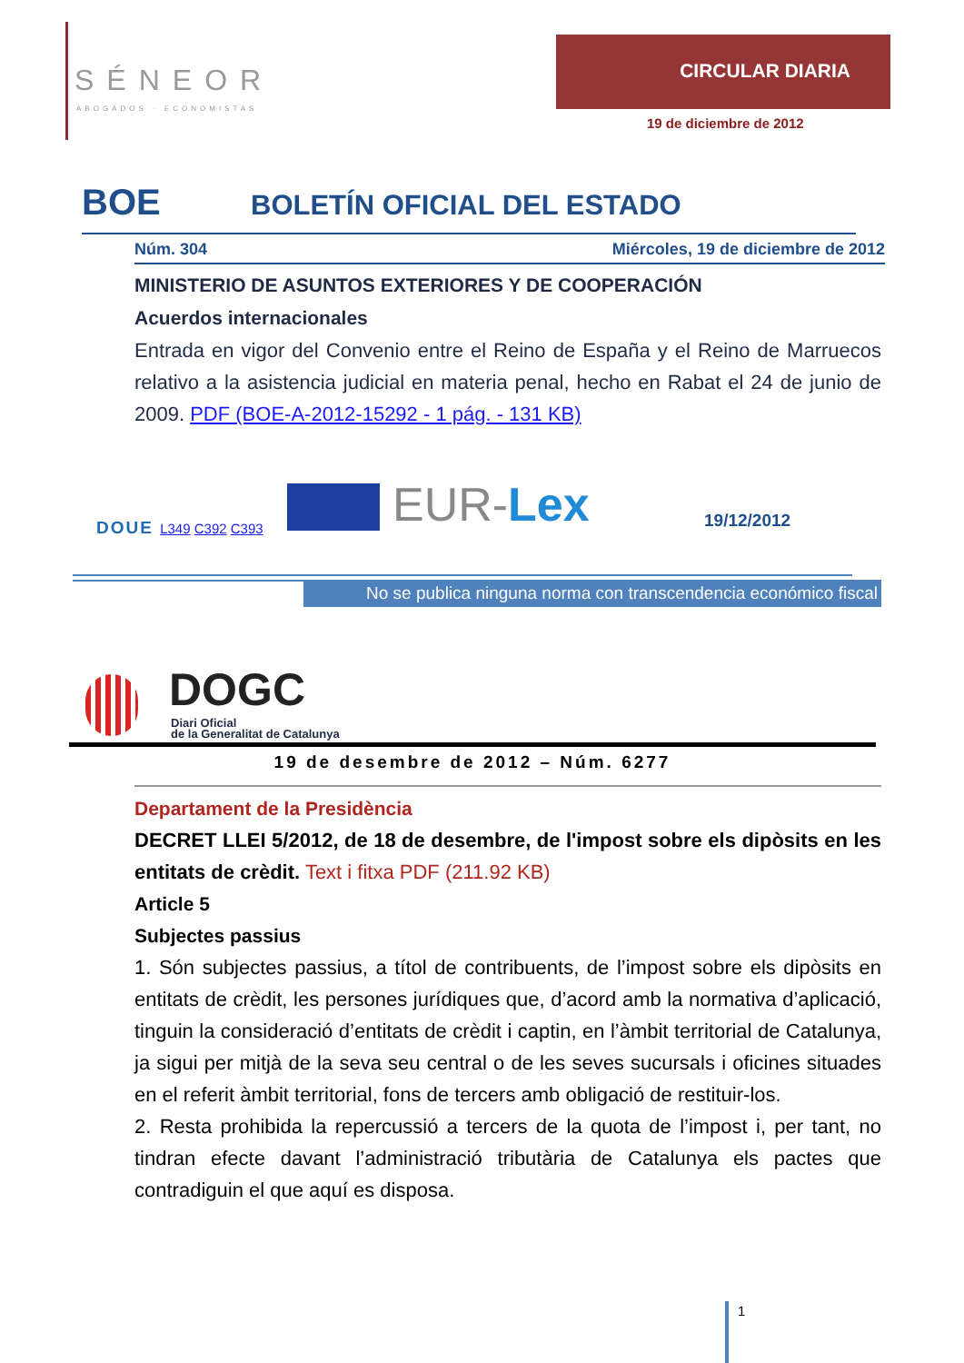SÉNEOR
ABOGADOS · ECONOMISTAS
CIRCULAR DIARIA
19 de diciembre de 2012
BOE BOLETÍN OFICIAL DEL ESTADO
Núm. 304 Miércoles, 19 de diciembre de 2012
MINISTERIO DE ASUNTOS EXTERIORES Y DE COOPERACIÓN
Acuerdos internacionales
Entrada en vigor del Convenio entre el Reino de España y el Reino de Marruecos relativo a la asistencia judicial en materia penal, hecho en Rabat el 24 de junio de 2009. PDF (BOE-A-2012-15292 - 1 pág. - 131 KB)
DOUE L349 C392 C393 EUR-Lex 19/12/2012
No se publica ninguna norma con transcendencia económico fiscal
DOGC
Diari Oficial
de la Generalitat de Catalunya
19 de desembre de 2012 – Núm. 6277
Departament de la Presidència
DECRET LLEI 5/2012, de 18 de desembre, de l'impost sobre els dipòsits en les entitats de crèdit. Text i fitxa PDF (211.92 KB)
Article 5
Subjectes passius
1. Són subjectes passius, a títol de contribuents, de l’impost sobre els dipòsits en entitats de crèdit, les persones jurídiques que, d’acord amb la normativa d’aplicació, tinguin la consideració d’entitats de crèdit i captin, en l’àmbit territorial de Catalunya, ja sigui per mitjà de la seva seu central o de les seves sucursals i oficines situades en el referit àmbit territorial, fons de tercers amb obligació de restituir-los.
2. Resta prohibida la repercussió a tercers de la quota de l’impost i, per tant, no tindran efecte davant l’administració tributària de Catalunya els pactes que contradiguin el que aquí es disposa.
1